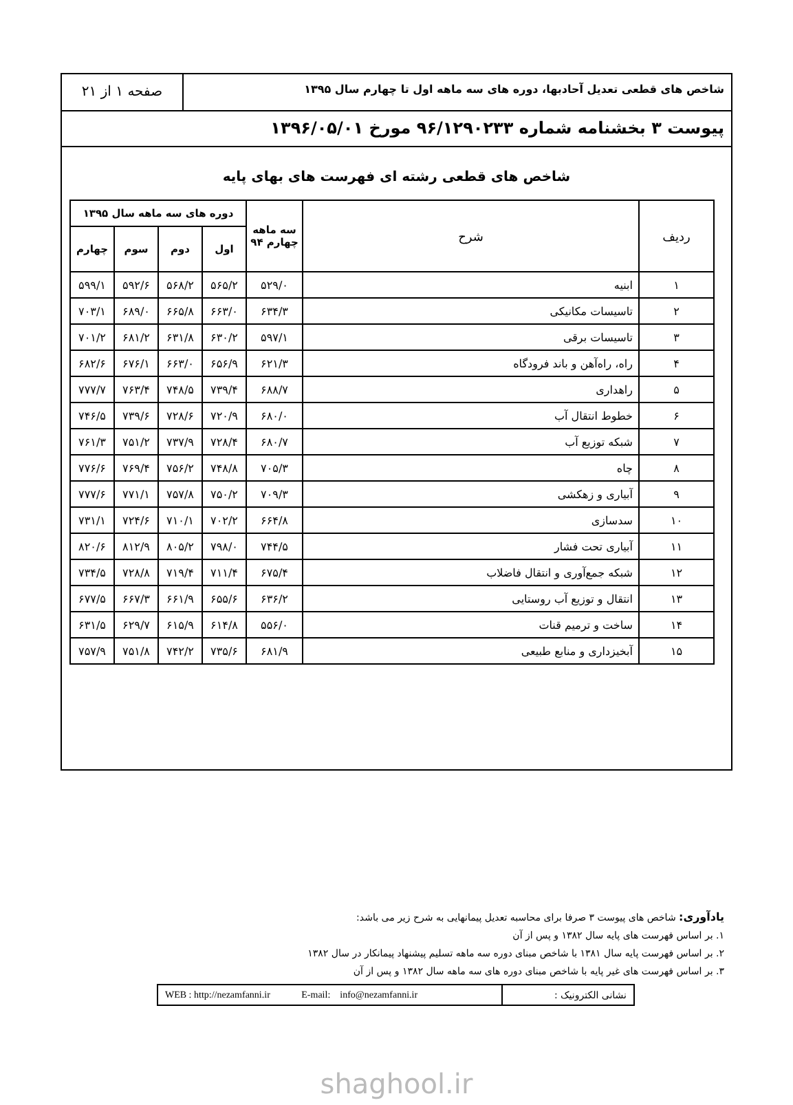شاخص های قطعی تعدیل آحادبها، دوره های سه ماهه اول تا چهارم سال ۱۳۹۵
صفحه ۱ از ۲۱
پیوست ۳ بخشنامه شماره ۹۶/۱۲۹۰۲۳۳ مورخ ۱۳۹۶/۰۵/۰۱
شاخص های قطعی رشته ای فهرست های بهای پایه
| ردیف | شرح | سه ماهه چهارم ۹۴ | دوره های سه ماهه سال ۱۳۹۵ | | | |
| --- | --- | --- | --- | --- | --- | --- |
| | | | اول | دوم | سوم | چهارم |
| ۱ | ابنیه | ۵۲۹/۰ | ۵۶۵/۲ | ۵۶۸/۲ | ۵۹۲/۶ | ۵۹۹/۱ |
| ۲ | تاسیسات مکانیکی | ۶۳۴/۳ | ۶۶۳/۰ | ۶۶۵/۸ | ۶۸۹/۰ | ۷۰۳/۱ |
| ۳ | تاسیسات برقی | ۵۹۷/۱ | ۶۳۰/۲ | ۶۳۱/۸ | ۶۸۱/۲ | ۷۰۱/۲ |
| ۴ | راه، راه‌آهن و باند فرودگاه | ۶۲۱/۳ | ۶۵۶/۹ | ۶۶۳/۰ | ۶۷۶/۱ | ۶۸۲/۶ |
| ۵ | راهداری | ۶۸۸/۷ | ۷۳۹/۴ | ۷۴۸/۵ | ۷۶۳/۴ | ۷۷۷/۷ |
| ۶ | خطوط انتقال آب | ۶۸۰/۰ | ۷۲۰/۹ | ۷۲۸/۶ | ۷۳۹/۶ | ۷۴۶/۵ |
| ۷ | شبکه توزیع آب | ۶۸۰/۷ | ۷۲۸/۴ | ۷۳۷/۹ | ۷۵۱/۲ | ۷۶۱/۳ |
| ۸ | چاه | ۷۰۵/۳ | ۷۴۸/۸ | ۷۵۶/۲ | ۷۶۹/۴ | ۷۷۶/۶ |
| ۹ | آبیاری و زهکشی | ۷۰۹/۳ | ۷۵۰/۲ | ۷۵۷/۸ | ۷۷۱/۱ | ۷۷۷/۶ |
| ۱۰ | سدسازی | ۶۶۴/۸ | ۷۰۲/۲ | ۷۱۰/۱ | ۷۲۴/۶ | ۷۳۱/۱ |
| ۱۱ | آبیاری تحت فشار | ۷۴۴/۵ | ۷۹۸/۰ | ۸۰۵/۲ | ۸۱۲/۹ | ۸۲۰/۶ |
| ۱۲ | شبکه جمع‌آوری و انتقال فاضلاب | ۶۷۵/۴ | ۷۱۱/۴ | ۷۱۹/۴ | ۷۲۸/۸ | ۷۳۴/۵ |
| ۱۳ | انتقال و توزیع آب روستایی | ۶۳۶/۲ | ۶۵۵/۶ | ۶۶۱/۹ | ۶۶۷/۳ | ۶۷۷/۵ |
| ۱۴ | ساخت و ترمیم قنات | ۵۵۶/۰ | ۶۱۴/۸ | ۶۱۵/۹ | ۶۲۹/۷ | ۶۳۱/۵ |
| ۱۵ | آبخیزداری و منابع طبیعی | ۶۸۱/۹ | ۷۳۵/۶ | ۷۴۲/۲ | ۷۵۱/۸ | ۷۵۷/۹ |
یادآوری: شاخص های پیوست ۳ صرفا برای محاسبه تعدیل پیمانهایی به شرح زیر می باشد:
۱. بر اساس فهرست های پایه سال ۱۳۸۲ و پس از آن
۲. بر اساس فهرست پایه سال ۱۳۸۱ با شاخص مبنای دوره سه ماهه تسلیم پیشنهاد پیمانکار در سال ۱۳۸۲
۳. بر اساس فهرست های غیر پایه با شاخص مبنای دوره های سه ماهه سال ۱۳۸۲ و پس از آن
نشانی الکترونیک : WEB : http://nezamfanni.ir E-mail: info@nezamfanni.ir
shaghool.ir